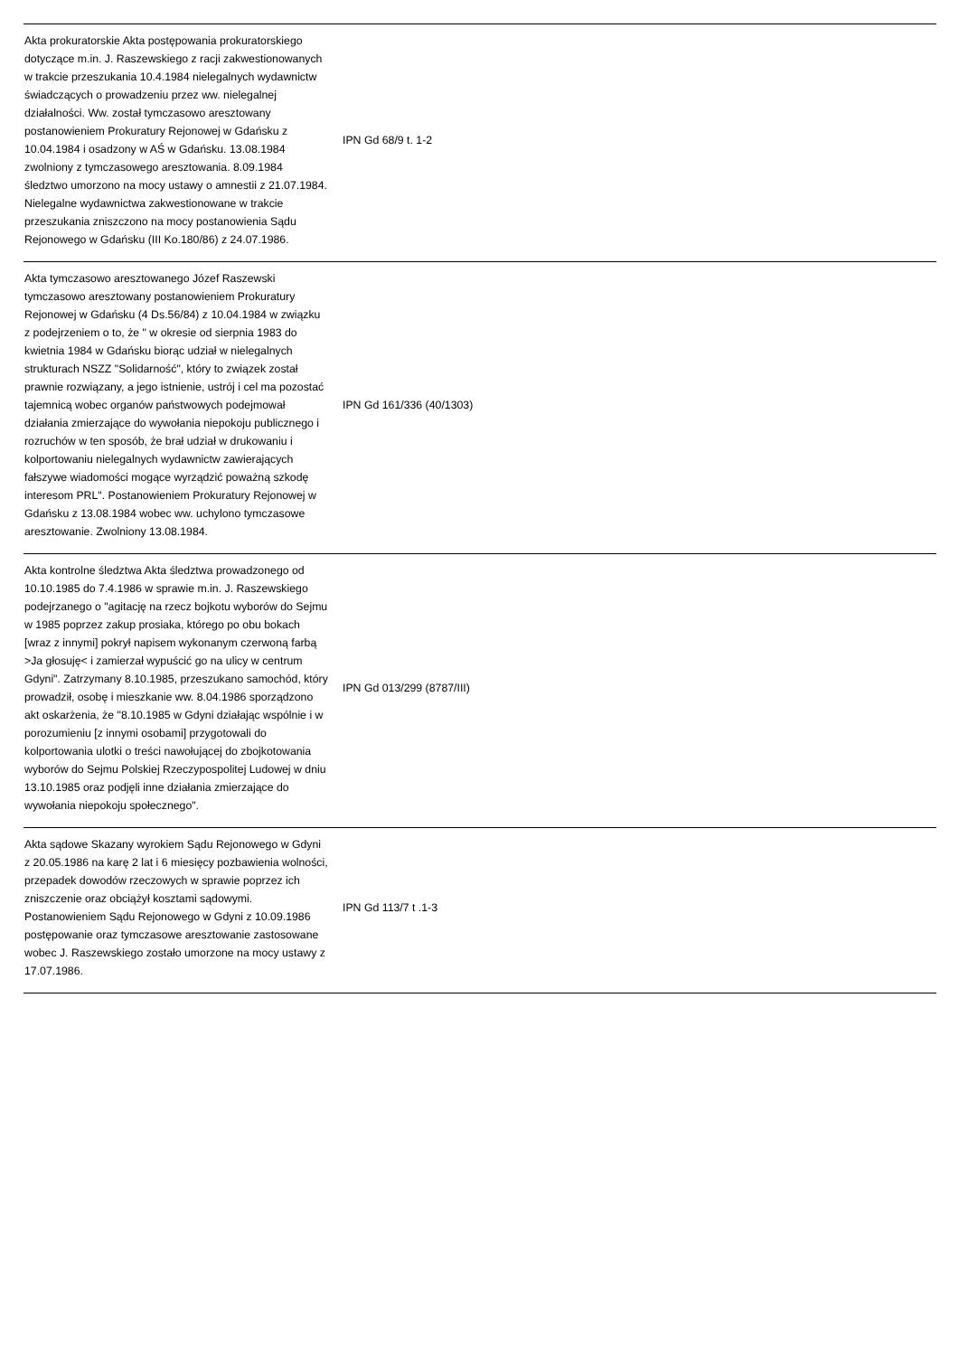| Akta prokuratorskie Akta postępowania prokuratorskiego dotyczące m.in. J. Raszewskiego z racji zakwestionowanych w trakcie przeszukania 10.4.1984 nielegalnych wydawnictw świadczących o prowadzeniu przez ww. nielegalnej działalności. Ww. został tymczasowo aresztowany postanowieniem Prokuratury Rejonowej w Gdańsku z 10.04.1984 i osadzony w AŚ w Gdańsku. 13.08.1984 zwolniony z tymczasowego aresztowania. 8.09.1984 śledztwo umorzono na mocy ustawy o amnestii z 21.07.1984. Nielegalne wydawnictwa zakwestionowane w trakcie przeszukania zniszczono na mocy postanowienia Sądu Rejonowego w Gdańsku (III Ko.180/86) z 24.07.1986. | IPN Gd 68/9 t. 1-2 | |
| Akta tymczasowo aresztowanego Józef Raszewski tymczasowo aresztowany postanowieniem Prokuratury Rejonowej w Gdańsku (4 Ds.56/84) z 10.04.1984 w związku z podejrzeniem o to, że " w okresie od sierpnia 1983 do kwietnia 1984 w Gdańsku biorąc udział w nielegalnych strukturach NSZZ "Solidarność", który to związek został prawnie rozwiązany, a jego istnienie, ustrój i cel ma pozostać tajemnicą wobec organów państwowych podejmował działania zmierzające do wywołania niepokoju publicznego i rozruchów w ten sposób, że brał udział w drukowaniu i kolportowaniu nielegalnych wydawnictw zawierających fałszywe wiadomości mogące wyrządzić poważną szkodę interesom PRL". Postanowieniem Prokuratury Rejonowej w Gdańsku z 13.08.1984 wobec ww. uchylono tymczasowe aresztowanie. Zwolniony 13.08.1984. | IPN Gd 161/336 (40/1303) | |
| Akta kontrolne śledztwa Akta śledztwa prowadzonego od 10.10.1985 do 7.4.1986 w sprawie m.in. J. Raszewskiego podejrzanego o "agitację na rzecz bojkotu wyborów do Sejmu w 1985 poprzez zakup prosiaka, którego po obu bokach [wraz z innymi] pokrył napisem wykonanym czerwoną farbą >Ja głosuję< i zamierzał wypuścić go na ulicy w centrum Gdyni". Zatrzymany 8.10.1985, przeszukano samochód, który prowadził, osobę i mieszkanie ww. 8.04.1986 sporządzono akt oskarżenia, że "8.10.1985 w Gdyni działając wspólnie i w porozumieniu [z innymi osobami] przygotowali do kolportowania ulotki o treści nawołującej do zbojkotowania wyborów do Sejmu Polskiej Rzeczypospolitej Ludowej w dniu 13.10.1985 oraz podjęli inne działania zmierzające do wywołania niepokoju społecznego". | IPN Gd 013/299 (8787/III) | |
| Akta sądowe Skazany wyrokiem Sądu Rejonowego w Gdyni z 20.05.1986 na karę 2 lat i 6 miesięcy pozbawienia wolności, przepadek dowodów rzeczowych w sprawie poprzez ich zniszczenie oraz obciążył kosztami sądowymi. Postanowieniem Sądu Rejonowego w Gdyni z 10.09.1986 postępowanie oraz tymczasowe aresztowanie zastosowane wobec J. Raszewskiego zostało umorzone na mocy ustawy z 17.07.1986. | IPN Gd 113/7 t .1-3 | |